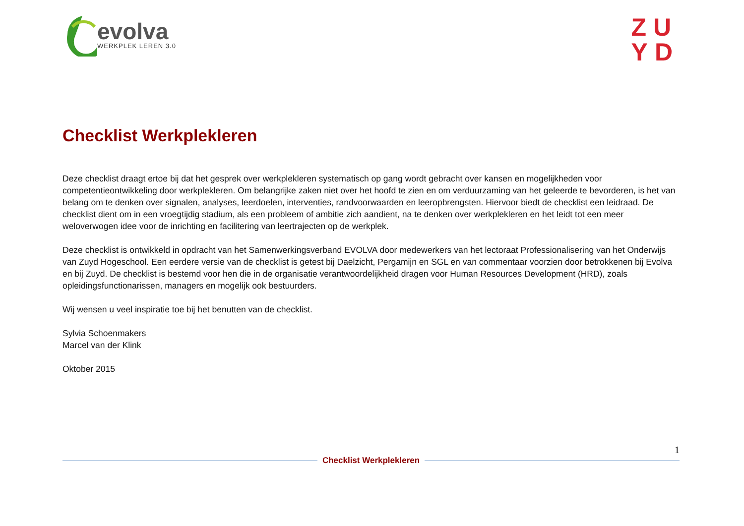evolva
WERKPLEK LEREN 3.0
ZU
YD
Checklist Werkplekleren
Deze checklist draagt ertoe bij dat het gesprek over werkplekleren systematisch op gang wordt gebracht over kansen en mogelijkheden voor competentieontwikkeling door werkplekleren. Om belangrijke zaken niet over het hoofd te zien en om verduurzaming van het geleerde te bevorderen, is het van belang om te denken over signalen, analyses, leerdoelen, interventies, randvoorwaarden en leeropbrengsten. Hiervoor biedt de checklist een leidraad. De checklist dient om in een vroegtijdig stadium, als een probleem of ambitie zich aandient, na te denken over werkplekleren en het leidt tot een meer weloverwogen idee voor de inrichting en facilitering van leertrajecten op de werkplek.
Deze checklist is ontwikkeld in opdracht van het Samenwerkingsverband EVOLVA door medewerkers van het lectoraat Professionalisering van het Onderwijs van Zuyd Hogeschool. Een eerdere versie van de checklist is getest bij Daelzicht, Pergamijn en SGL en van commentaar voorzien door betrokkenen bij Evolva en bij Zuyd. De checklist is bestemd voor hen die in de organisatie verantwoordelijkheid dragen voor Human Resources Development (HRD), zoals opleidingsfunctionarissen, managers en mogelijk ook bestuurders.
Wij wensen u veel inspiratie toe bij het benutten van de checklist.
Sylvia Schoenmakers
Marcel van der Klink
Oktober 2015
1
Checklist Werkplekleren